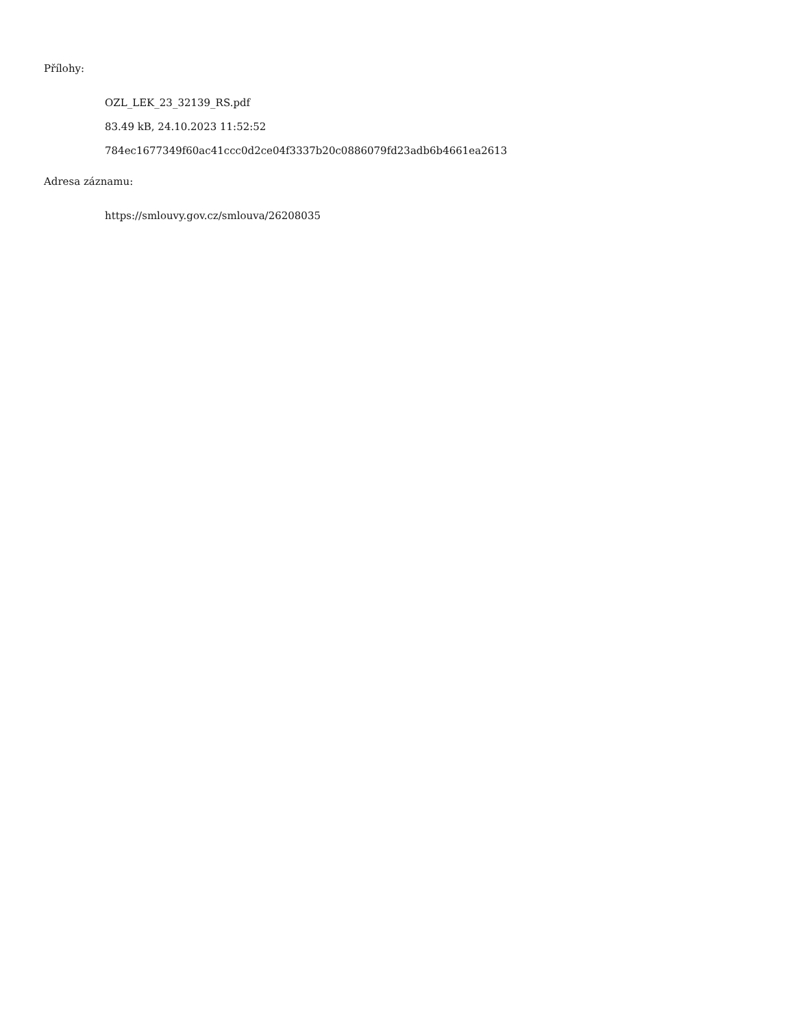Přílohy:
OZL_LEK_23_32139_RS.pdf
83.49 kB, 24.10.2023 11:52:52
784ec1677349f60ac41ccc0d2ce04f3337b20c0886079fd23adb6b4661ea2613
Adresa záznamu:
https://smlouvy.gov.cz/smlouva/26208035